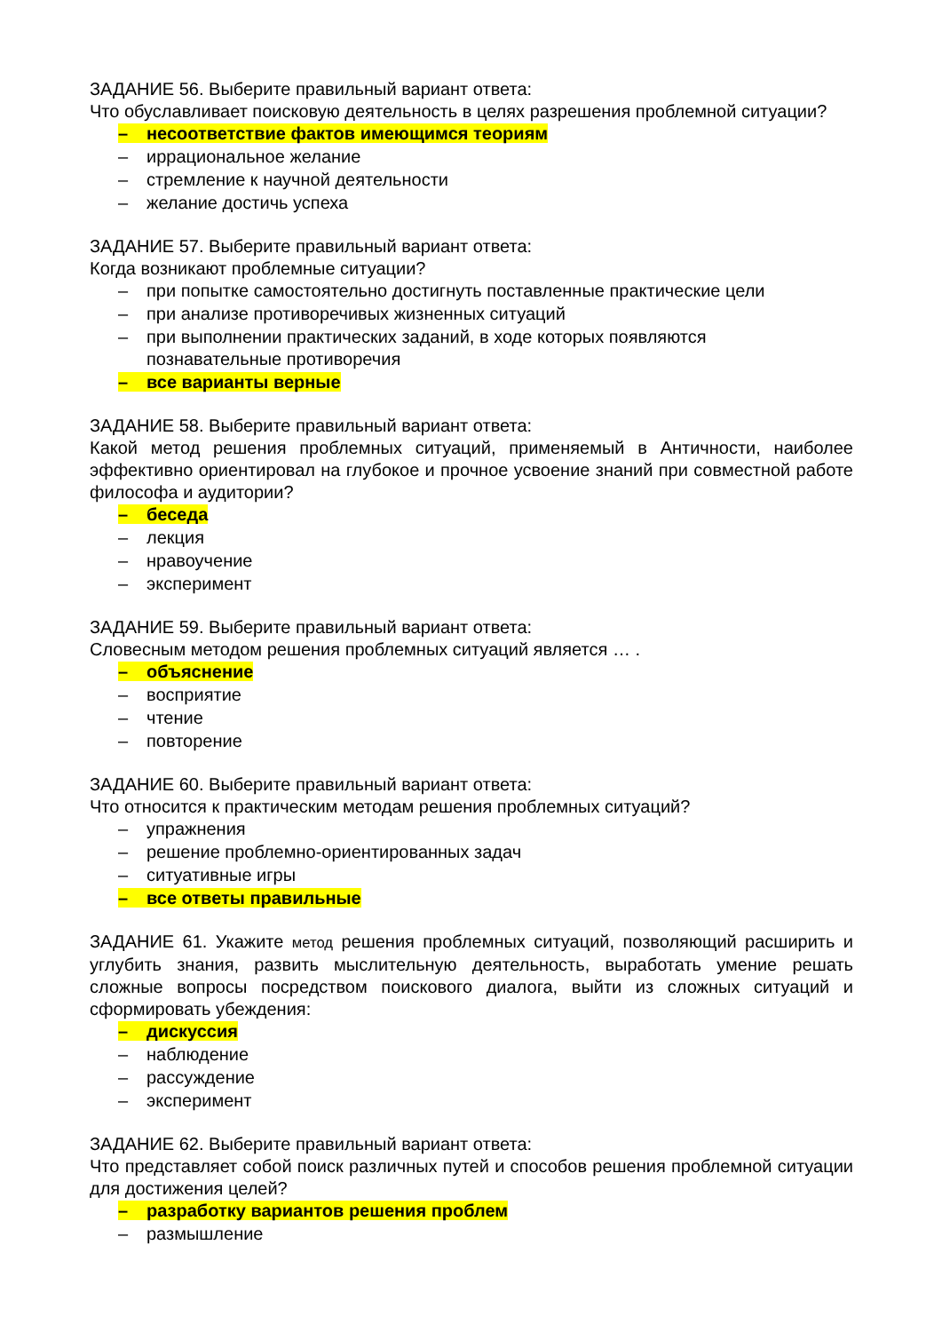ЗАДАНИЕ 56. Выберите правильный вариант ответа:
Что обуславливает поисковую деятельность в целях разрешения проблемной ситуации?
– несоответствие фактов имеющимся теориям
– иррациональное желание
– стремление к научной деятельности
– желание достичь успеха
ЗАДАНИЕ 57. Выберите правильный вариант ответа:
Когда возникают проблемные ситуации?
– при попытке самостоятельно достигнуть поставленные практические цели
– при анализе противоречивых жизненных ситуаций
– при выполнении практических заданий, в ходе которых появляются
познавательные противоречия
– все варианты верные
ЗАДАНИЕ 58. Выберите правильный вариант ответа:
Какой метод решения проблемных ситуаций, применяемый в Античности, наиболее эффективно ориентировал на глубокое и прочное усвоение знаний при совместной работе философа и аудитории?
– беседа
– лекция
– нравоучение
– эксперимент
ЗАДАНИЕ 59. Выберите правильный вариант ответа:
Словесным методом решения проблемных ситуаций является … .
– объяснение
– восприятие
– чтение
– повторение
ЗАДАНИЕ 60. Выберите правильный вариант ответа:
Что относится к практическим методам решения проблемных ситуаций?
– упражнения
– решение проблемно-ориентированных задач
– ситуативные игры
– все ответы правильные
ЗАДАНИЕ 61. Укажите метод решения проблемных ситуаций, позволяющий расширить и углубить знания, развить мыслительную деятельность, выработать умение решать сложные вопросы посредством поискового диалога, выйти из сложных ситуаций и сформировать убеждения:
– дискуссия
– наблюдение
– рассуждение
– эксперимент
ЗАДАНИЕ 62. Выберите правильный вариант ответа:
Что представляет собой поиск различных путей и способов решения проблемной ситуации для достижения целей?
– разработку вариантов решения проблем
– размышление